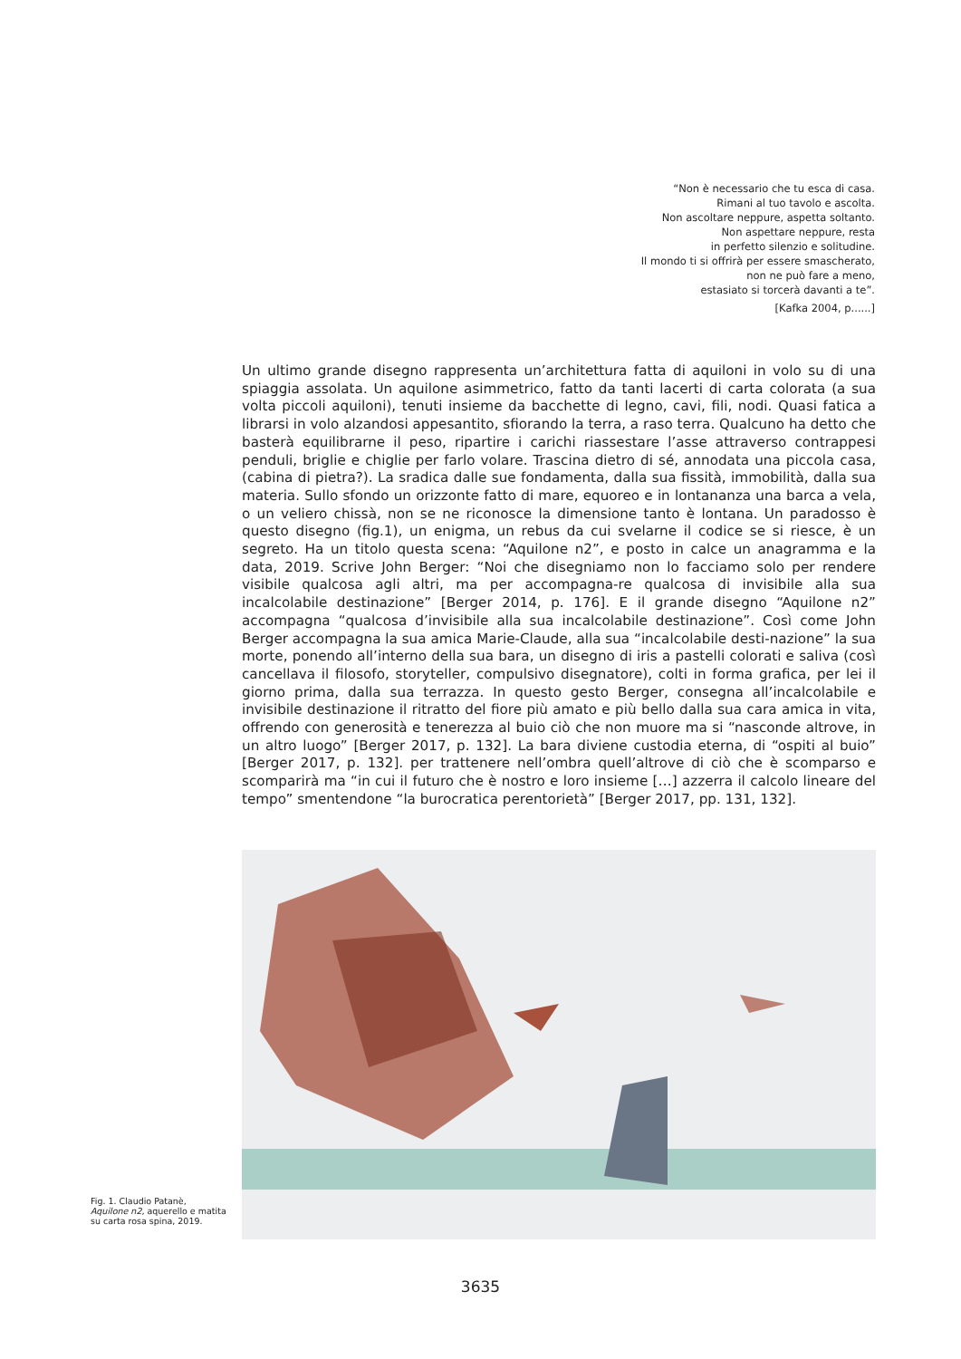“Non è necessario che tu esca di casa.
Rimani al tuo tavolo e ascolta.
Non ascoltare neppure, aspetta soltanto.
Non aspettare neppure, resta
in perfetto silenzio e solitudine.
Il mondo ti si offrirà per essere smascherato,
non ne può fare a meno,
estasiato si torcerà davanti a te”.
[Kafka 2004, p......]
Un ultimo grande disegno rappresenta un’architettura fatta di aquiloni in volo su di una spiaggia assolata. Un aquilone asimmetrico, fatto da tanti lacerti di carta colorata (a sua volta piccoli aquiloni), tenuti insieme da bacchette di legno, cavi, fili, nodi. Quasi fatica a librarsi in volo alzandosi appesantito, sfiorando la terra, a raso terra. Qualcuno ha detto che basterà equilibrarne il peso, ripartire i carichi riassestare l’asse attraverso contrappesi penduli, briglie e chiglie per farlo volare. Trascina dietro di sé, annodata una piccola casa, (cabina di pietra?). La sradica dalle sue fondamenta, dalla sua fissità, immobilità, dalla sua materia. Sullo sfondo un orizzonte fatto di mare, equoreo e in lontananza una barca a vela, o un veliero chissà, non se ne riconosce la dimensione tanto è lontana. Un paradosso è questo disegno (fig.1), un enigma, un rebus da cui svelarne il codice se si riesce, è un segreto. Ha un titolo questa scena: “Aquilone n2”, e posto in calce un anagramma e la data, 2019. Scrive John Berger: “Noi che disegniamo non lo facciamo solo per rendere visibile qualcosa agli altri, ma per accompagna-re qualcosa di invisibile alla sua incalcolabile destinazione” [Berger 2014, p. 176]. E il grande disegno “Aquilone n2” accompagna “qualcosa d’invisibile alla sua incalcolabile destinazione”. Così come John Berger accompagna la sua amica Marie-Claude, alla sua “incalcolabile desti-nazione” la sua morte, ponendo all’interno della sua bara, un disegno di iris a pastelli colorati e saliva (così cancellava il filosofo, storyteller, compulsivo disegnatore), colti in forma grafica, per lei il giorno prima, dalla sua terrazza. In questo gesto Berger, consegna all’incalcolabile e invisibile destinazione il ritratto del fiore più amato e più bello dalla sua cara amica in vita, offrendo con generosità e tenerezza al buio ciò che non muore ma si “nasconde altrove, in un altro luogo” [Berger 2017, p. 132]. La bara diviene custodia eterna, di “ospiti al buio” [Berger 2017, p. 132]. per trattenere nell’ombra quell’altrove di ciò che è scomparso e scomparirà ma “in cui il futuro che è nostro e loro insieme […] azzerra il calcolo lineare del tempo” smentendone “la burocratica perentorietà” [Berger 2017, pp. 131, 132].
Fig. 1. Claudio Patanè, Aquilone n2, aquerello e matita su carta rosa spina, 2019.
3635